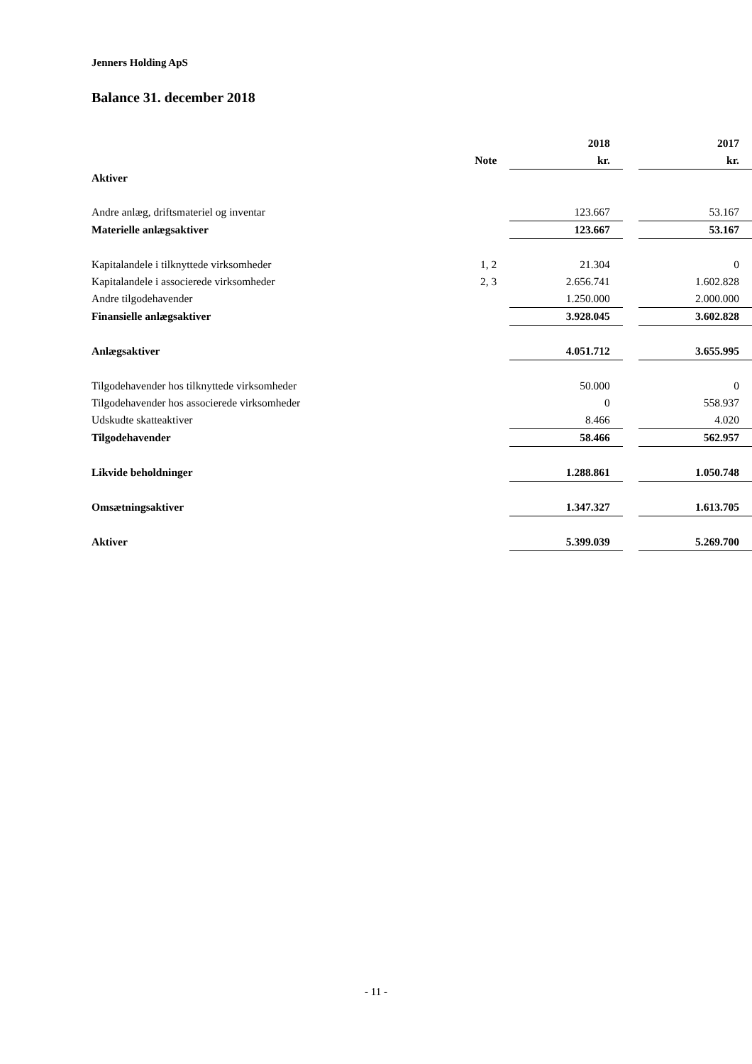Jenners Holding ApS
Balance 31. december 2018
| | | 2018 | | 2017 |
| --- | --- | --- | --- | --- |
| | Note | kr. | | kr. |
| Aktiver | | | | |
| Andre anlæg, driftsmateriel og inventar | | 123.667 | | 53.167 |
| Materielle anlægsaktiver | | 123.667 | | 53.167 |
| Kapitalandele i tilknyttede virksomheder | 1, 2 | 21.304 | | 0 |
| Kapitalandele i associerede virksomheder | 2, 3 | 2.656.741 | | 1.602.828 |
| Andre tilgodehavender | | 1.250.000 | | 2.000.000 |
| Finansielle anlægsaktiver | | 3.928.045 | | 3.602.828 |
| Anlægsaktiver | | 4.051.712 | | 3.655.995 |
| Tilgodehavender hos tilknyttede virksomheder | | 50.000 | | 0 |
| Tilgodehavender hos associerede virksomheder | | 0 | | 558.937 |
| Udskudte skatteaktiver | | 8.466 | | 4.020 |
| Tilgodehavender | | 58.466 | | 562.957 |
| Likvide beholdninger | | 1.288.861 | | 1.050.748 |
| Omsætningsaktiver | | 1.347.327 | | 1.613.705 |
| Aktiver | | 5.399.039 | | 5.269.700 |
- 11 -